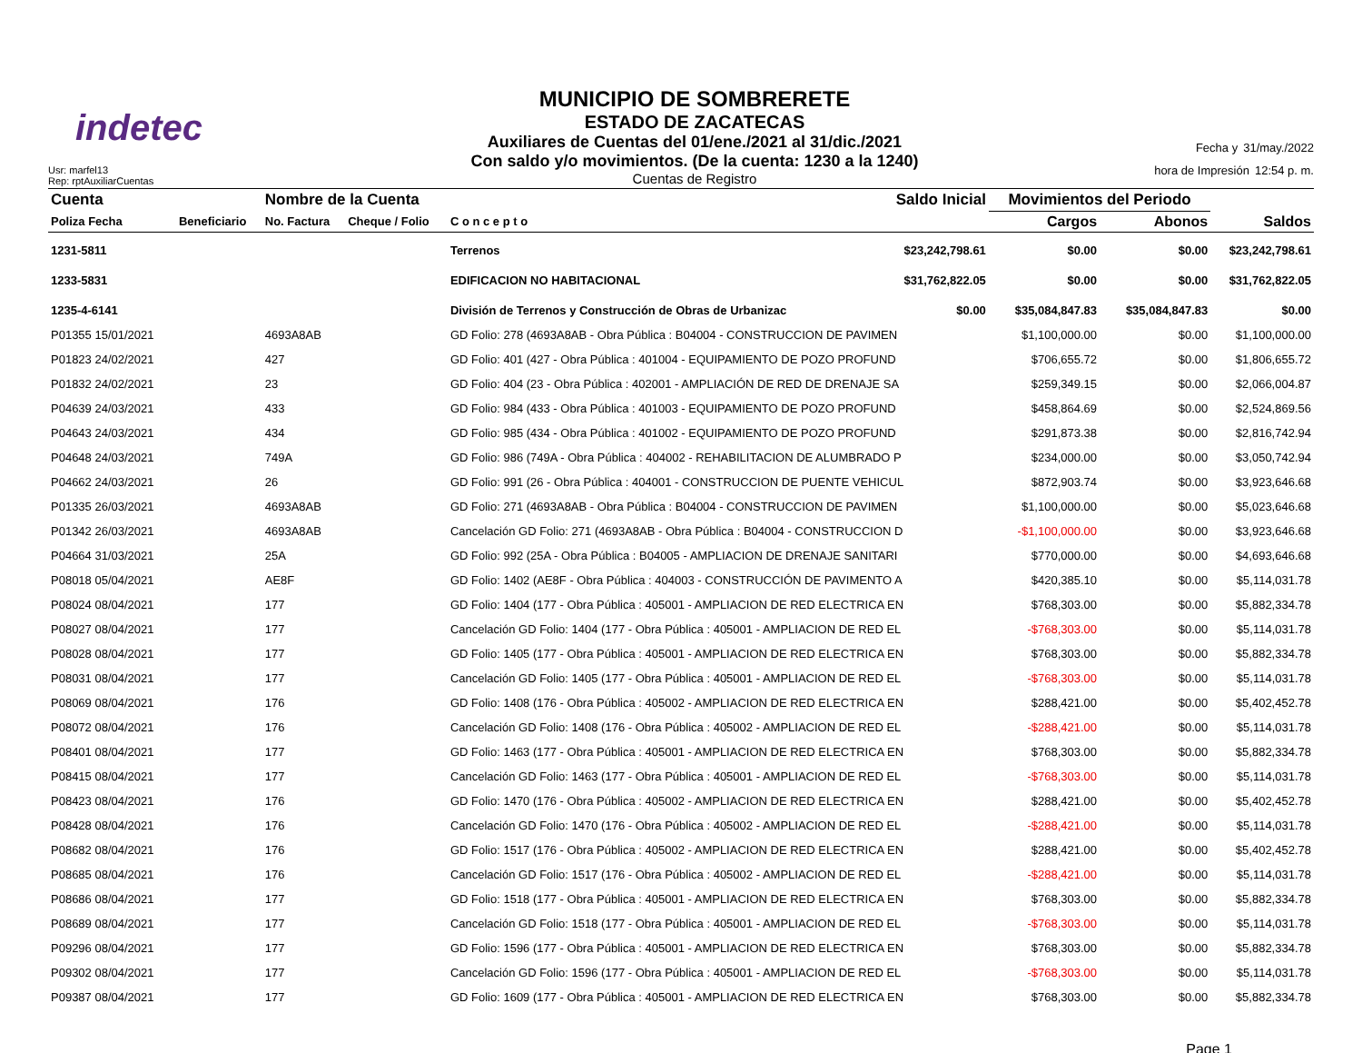indetec
Usr: marfel13
Rep: rptAuxiliarCuentas
MUNICIPIO DE SOMBRERETE
ESTADO DE ZACATECAS
Auxiliares de Cuentas del 01/ene./2021 al 31/dic./2021
Con saldo y/o movimientos. (De la cuenta: 1230 a la 1240)
Cuentas de Registro
Fecha y 31/may./2022
hora de Impresión 12:54 p. m.
| Cuenta | | Nombre de la Cuenta | | | Saldo Inicial | Movimientos del Periodo | | |
| --- | --- | --- | --- | --- | --- | --- | --- | --- |
| Poliza Fecha | Beneficiario | No. Factura | Cheque / Folio | C o n c e p t o | | Cargos | Abonos | Saldos |
| 1231-5811 | | | | Terrenos | $23,242,798.61 | $0.00 | $0.00 | $23,242,798.61 |
| 1233-5831 | | | | EDIFICACION NO HABITACIONAL | $31,762,822.05 | $0.00 | $0.00 | $31,762,822.05 |
| 1235-4-6141 | | | | División de Terrenos y Construcción de Obras de Urbanizac | $0.00 | $35,084,847.83 | $35,084,847.83 | $0.00 |
| P01355 15/01/2021 | | 4693A8AB | | GD Folio: 278 (4693A8AB - Obra Pública : B04004 - CONSTRUCCION DE PAVIMEN | | $1,100,000.00 | $0.00 | $1,100,000.00 |
| P01823 24/02/2021 | | 427 | | GD Folio: 401 (427 - Obra Pública : 401004 - EQUIPAMIENTO DE POZO PROFUND | | $706,655.72 | $0.00 | $1,806,655.72 |
| P01832 24/02/2021 | | 23 | | GD Folio: 404 (23 - Obra Pública : 402001 - AMPLIACIÓN DE RED DE DRENAJE SA | | $259,349.15 | $0.00 | $2,066,004.87 |
| P04639 24/03/2021 | | 433 | | GD Folio: 984 (433 - Obra Pública : 401003 - EQUIPAMIENTO DE POZO PROFUND | | $458,864.69 | $0.00 | $2,524,869.56 |
| P04643 24/03/2021 | | 434 | | GD Folio: 985 (434 - Obra Pública : 401002 - EQUIPAMIENTO DE POZO PROFUND | | $291,873.38 | $0.00 | $2,816,742.94 |
| P04648 24/03/2021 | | 749A | | GD Folio: 986 (749A - Obra Pública : 404002 - REHABILITACION DE ALUMBRADO P | | $234,000.00 | $0.00 | $3,050,742.94 |
| P04662 24/03/2021 | | 26 | | GD Folio: 991 (26 - Obra Pública : 404001 - CONSTRUCCION DE PUENTE VEHICUL | | $872,903.74 | $0.00 | $3,923,646.68 |
| P01335 26/03/2021 | | 4693A8AB | | GD Folio: 271 (4693A8AB - Obra Pública : B04004 - CONSTRUCCION DE PAVIMEN | | $1,100,000.00 | $0.00 | $5,023,646.68 |
| P01342 26/03/2021 | | 4693A8AB | | Cancelación GD Folio: 271 (4693A8AB - Obra Pública : B04004 - CONSTRUCCION D | | -$1,100,000.00 | $0.00 | $3,923,646.68 |
| P04664 31/03/2021 | | 25A | | GD Folio: 992 (25A - Obra Pública : B04005 - AMPLIACION DE DRENAJE SANITARI | | $770,000.00 | $0.00 | $4,693,646.68 |
| P08018 05/04/2021 | | AE8F | | GD Folio: 1402 (AE8F - Obra Pública : 404003 - CONSTRUCCIÓN DE PAVIMENTO A | | $420,385.10 | $0.00 | $5,114,031.78 |
| P08024 08/04/2021 | | 177 | | GD Folio: 1404 (177 - Obra Pública : 405001 - AMPLIACION DE RED ELECTRICA EN | | $768,303.00 | $0.00 | $5,882,334.78 |
| P08027 08/04/2021 | | 177 | | Cancelación GD Folio: 1404 (177 - Obra Pública : 405001 - AMPLIACION DE RED EL | | -$768,303.00 | $0.00 | $5,114,031.78 |
| P08028 08/04/2021 | | 177 | | GD Folio: 1405 (177 - Obra Pública : 405001 - AMPLIACION DE RED ELECTRICA EN | | $768,303.00 | $0.00 | $5,882,334.78 |
| P08031 08/04/2021 | | 177 | | Cancelación GD Folio: 1405 (177 - Obra Pública : 405001 - AMPLIACION DE RED EL | | -$768,303.00 | $0.00 | $5,114,031.78 |
| P08069 08/04/2021 | | 176 | | GD Folio: 1408 (176 - Obra Pública : 405002 - AMPLIACION DE RED ELECTRICA EN | | $288,421.00 | $0.00 | $5,402,452.78 |
| P08072 08/04/2021 | | 176 | | Cancelación GD Folio: 1408 (176 - Obra Pública : 405002 - AMPLIACION DE RED EL | | -$288,421.00 | $0.00 | $5,114,031.78 |
| P08401 08/04/2021 | | 177 | | GD Folio: 1463 (177 - Obra Pública : 405001 - AMPLIACION DE RED ELECTRICA EN | | $768,303.00 | $0.00 | $5,882,334.78 |
| P08415 08/04/2021 | | 177 | | Cancelación GD Folio: 1463 (177 - Obra Pública : 405001 - AMPLIACION DE RED EL | | -$768,303.00 | $0.00 | $5,114,031.78 |
| P08423 08/04/2021 | | 176 | | GD Folio: 1470 (176 - Obra Pública : 405002 - AMPLIACION DE RED ELECTRICA EN | | $288,421.00 | $0.00 | $5,402,452.78 |
| P08428 08/04/2021 | | 176 | | Cancelación GD Folio: 1470 (176 - Obra Pública : 405002 - AMPLIACION DE RED EL | | -$288,421.00 | $0.00 | $5,114,031.78 |
| P08682 08/04/2021 | | 176 | | GD Folio: 1517 (176 - Obra Pública : 405002 - AMPLIACION DE RED ELECTRICA EN | | $288,421.00 | $0.00 | $5,402,452.78 |
| P08685 08/04/2021 | | 176 | | Cancelación GD Folio: 1517 (176 - Obra Pública : 405002 - AMPLIACION DE RED EL | | -$288,421.00 | $0.00 | $5,114,031.78 |
| P08686 08/04/2021 | | 177 | | GD Folio: 1518 (177 - Obra Pública : 405001 - AMPLIACION DE RED ELECTRICA EN | | $768,303.00 | $0.00 | $5,882,334.78 |
| P08689 08/04/2021 | | 177 | | Cancelación GD Folio: 1518 (177 - Obra Pública : 405001 - AMPLIACION DE RED EL | | -$768,303.00 | $0.00 | $5,114,031.78 |
| P09296 08/04/2021 | | 177 | | GD Folio: 1596 (177 - Obra Pública : 405001 - AMPLIACION DE RED ELECTRICA EN | | $768,303.00 | $0.00 | $5,882,334.78 |
| P09302 08/04/2021 | | 177 | | Cancelación GD Folio: 1596 (177 - Obra Pública : 405001 - AMPLIACION DE RED EL | | -$768,303.00 | $0.00 | $5,114,031.78 |
| P09387 08/04/2021 | | 177 | | GD Folio: 1609 (177 - Obra Pública : 405001 - AMPLIACION DE RED ELECTRICA EN | | $768,303.00 | $0.00 | $5,882,334.78 |
Page 1